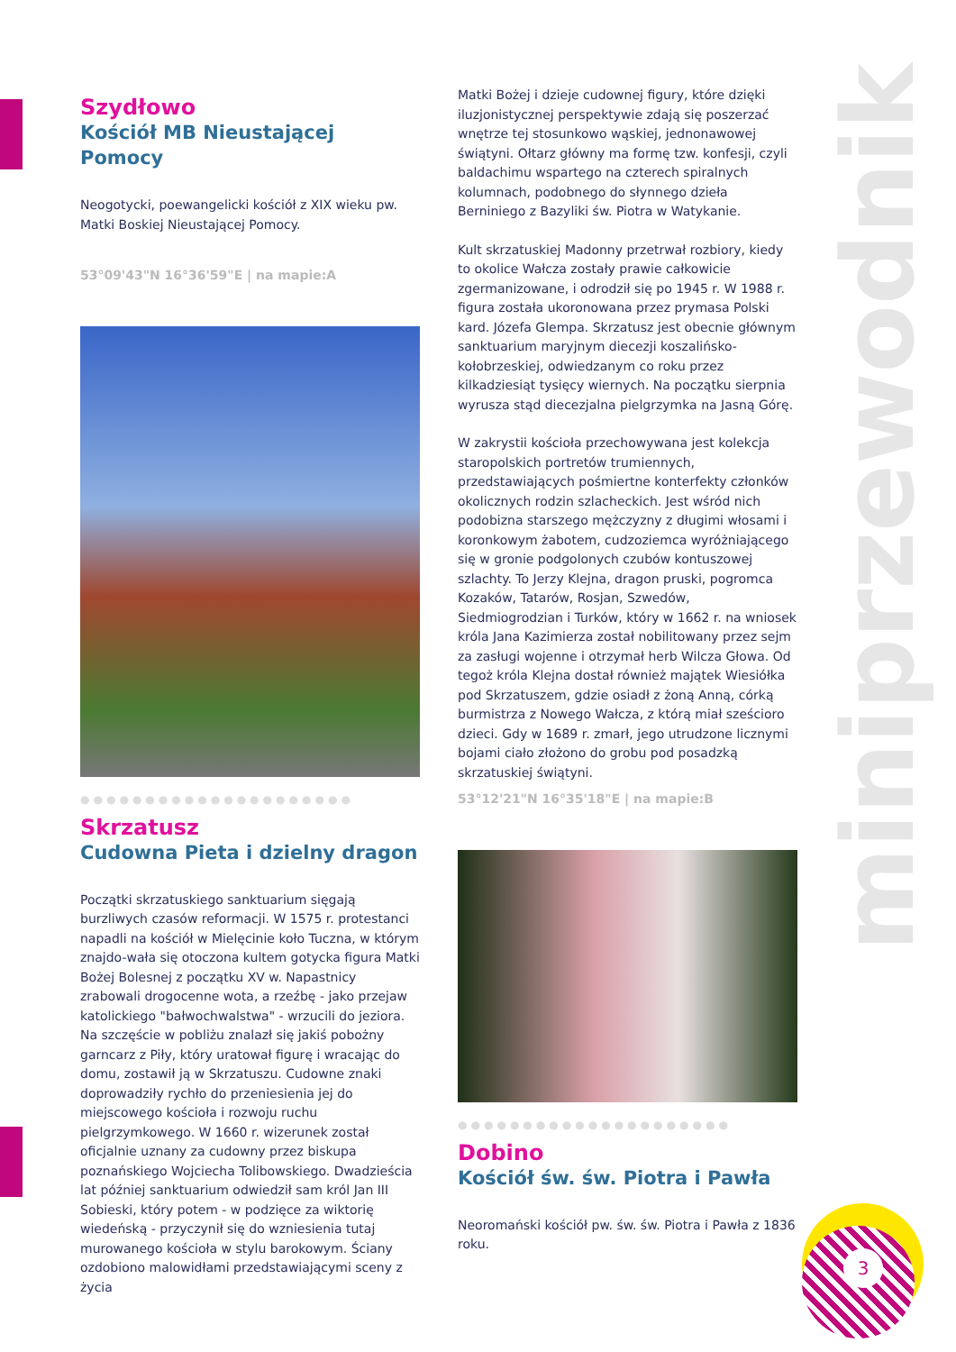miniprzewodnik
Szydłowo
Kościół MB Nieustającej Pomocy
Neogotycki, poewangelicki kościół z XIX wieku pw. Matki Boskiej Nieustającej Pomocy.
53°09'43"N 16°36'59"E | na mapie:A
●●●●●●●●●●●●●●●●●●●●●
Skrzatusz
Cudowna Pieta i dzielny dragon
Początki skrzatuskiego sanktuarium sięgają burzliwych czasów reformacji. W 1575 r. protestanci napadli na kościół w Mielęcinie koło Tuczna, w którym znajdo-wała się otoczona kultem gotycka figura Matki Bożej Bolesnej z początku XV w. Napastnicy zrabowali drogocenne wota, a rzeźbę - jako przejaw katolickiego "bałwochwalstwa" - wrzucili do jeziora. Na szczęście w pobliżu znalazł się jakiś pobożny garncarz z Piły, który uratował figurę i wracając do domu, zostawił ją w Skrzatuszu. Cudowne znaki doprowadziły rychło do przeniesienia jej do miejscowego kościoła i rozwoju ruchu pielgrzymkowego. W 1660 r. wizerunek został oficjalnie uznany za cudowny przez biskupa poznańskiego Wojciecha Tolibowskiego. Dwadzieścia lat później sanktuarium odwiedził sam król Jan III Sobieski, który potem - w podzięce za wiktorię wiedeńską - przyczynił się do wzniesienia tutaj murowanego kościoła w stylu barokowym. Ściany ozdobiono malowidłami przedstawiającymi sceny z życia
Matki Bożej i dzieje cudownej figury, które dzięki iluzjonistycznej perspektywie zdają się poszerzać wnętrze tej stosunkowo wąskiej, jednonawowej świątyni. Ołtarz główny ma formę tzw. konfesji, czyli baldachimu wspartego na czterech spiralnych kolumnach, podobnego do słynnego dzieła Berniniego z Bazyliki św. Piotra w Watykanie.
Kult skrzatuskiej Madonny przetrwał rozbiory, kiedy to okolice Wałcza zostały prawie całkowicie zgermanizowane, i odrodził się po 1945 r. W 1988 r. figura została ukoronowana przez prymasa Polski kard. Józefa Glempa. Skrzatusz jest obecnie głównym sanktuarium maryjnym diecezji koszalińsko-kołobrzeskiej, odwiedzanym co roku przez kilkadziesiąt tysięcy wiernych. Na początku sierpnia wyrusza stąd diecezjalna pielgrzymka na Jasną Górę.
W zakrystii kościoła przechowywana jest kolekcja staropolskich portretów trumiennych, przedstawiających pośmiertne konterfekty członków okolicznych rodzin szlacheckich. Jest wśród nich podobizna starszego mężczyzny z długimi włosami i koronkowym żabotem, cudzoziemca wyróżniającego się w gronie podgolonych czubów kontuszowej szlachty. To Jerzy Klejna, dragon pruski, pogromca Kozaków, Tatarów, Rosjan, Szwedów, Siedmiogrodzian i Turków, który w 1662 r. na wniosek króla Jana Kazimierza został nobilitowany przez sejm za zasługi wojenne i otrzymał herb Wilcza Głowa. Od tegoż króla Klejna dostał również majątek Wiesiółka pod Skrzatuszem, gdzie osiadł z żoną Anną, córką burmistrza z Nowego Wałcza, z którą miał sześcioro dzieci. Gdy w 1689 r. zmarł, jego utrudzone licznymi bojami ciało złożono do grobu pod posadzką skrzatuskiej świątyni.
53°12'21"N 16°35'18"E | na mapie:B
●●●●●●●●●●●●●●●●●●●●●
Dobino
Kościół św. św. Piotra i Pawła
Neoromański kościół pw. św. św. Piotra i Pawła z 1836 roku.
3